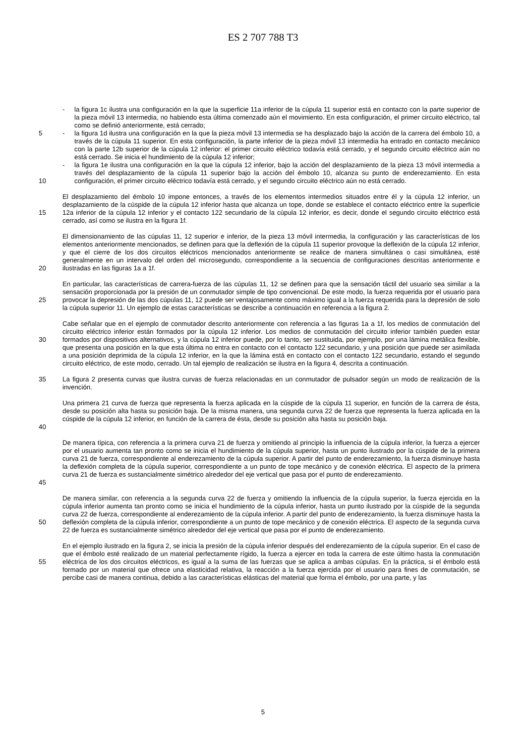ES 2 707 788 T3
- la figura 1c ilustra una configuración en la que la superficie 11a inferior de la cúpula 11 superior está en contacto con la parte superior de la pieza móvil 13 intermedia, no habiendo esta última comenzado aún el movimiento. En esta configuración, el primer circuito eléctrico, tal como se definió anteriormente, está cerrado;
- la figura 1d ilustra una configuración en la que la pieza móvil 13 intermedia se ha desplazado bajo la acción de la carrera del émbolo 10, a través de la cúpula 11 superior. En esta configuración, la parte inferior de la pieza móvil 13 intermedia ha entrado en contacto mecánico con la parte 12b superior de la cúpula 12 inferior: el primer circuito eléctrico todavía está cerrado, y el segundo circuito eléctrico aún no está cerrado. Se inicia el hundimiento de la cúpula 12 inferior;
- la figura 1e ilustra una configuración en la que la cúpula 12 inferior, bajo la acción del desplazamiento de la pieza 13 móvil intermedia a través del desplazamiento de la cúpula 11 superior bajo la acción del émbolo 10, alcanza su punto de enderezamiento. En esta configuración, el primer circuito eléctrico todavía está cerrado, y el segundo circuito eléctrico aún no está cerrado.
5
10
15 El desplazamiento del émbolo 10 impone entonces, a través de los elementos intermedios situados entre él y la cúpula 12 inferior, un desplazamiento de la cúspide de la cúpula 12 inferior hasta que alcanza un tope, donde se establece el contacto eléctrico entre la superficie 12a inferior de la cúpula 12 inferior y el contacto 122 secundario de la cúpula 12 inferior, es decir, donde el segundo circuito eléctrico está cerrado, así como se ilustra en la figura 1f.
20 El dimensionamiento de las cúpulas 11, 12 superior e inferior, de la pieza 13 móvil intermedia, la configuración y las características de los elementos anteriormente mencionados, se definen para que la deflexión de la cúpula 11 superior provoque la deflexión de la cúpula 12 inferior, y que el cierre de los dos circuitos eléctricos mencionados anteriormente se realice de manera simultánea o casi simultánea, esté generalmente en un intervalo del orden del microsegundo, correspondiente a la secuencia de configuraciones descritas anteriormente e ilustradas en las figuras 1a a 1f.
25 En particular, las características de carrera-fuerza de las cúpulas 11, 12 se definen para que la sensación táctil del usuario sea similar a la sensación proporcionada por la presión de un conmutador simple de tipo convencional. De este modo, la fuerza requerida por el usuario para provocar la depresión de las dos cúpulas 11, 12 puede ser ventajosamente como máximo igual a la fuerza requerida para la depresión de solo la cúpula superior 11. Un ejemplo de estas características se describe a continuación en referencia a la figura 2.
30 Cabe señalar que en el ejemplo de conmutador descrito anteriormente con referencia a las figuras 1a a 1f, los medios de conmutación del circuito eléctrico inferior están formados por la cúpula 12 inferior. Los medios de conmutación del circuito inferior también pueden estar formados por dispositivos alternativos, y la cúpula 12 inferior puede, por lo tanto, ser sustituida, por ejemplo, por una lámina metálica flexible, que presenta una posición en la que esta última no entra en contacto con el contacto 122 secundario, y una posición que puede ser asimilada a una posición deprimida de la cúpula 12 inferior, en la que la lámina está en contacto con el contacto 122 secundario, estando el segundo circuito eléctrico, de este modo, cerrado. Un tal ejemplo de realización se ilustra en la figura 4, descrita a continuación.
35 La figura 2 presenta curvas que ilustra curvas de fuerza relacionadas en un conmutador de pulsador según un modo de realización de la invención.
40 Una primera 21 curva de fuerza que representa la fuerza aplicada en la cúspide de la cúpula 11 superior, en función de la carrera de ésta, desde su posición alta hasta su posición baja. De la misma manera, una segunda curva 22 de fuerza que representa la fuerza aplicada en la cúspide de la cúpula 12 inferior, en función de la carrera de ésta, desde su posición alta hasta su posición baja.
45 De manera típica, con referencia a la primera curva 21 de fuerza y omitiendo al principio la influencia de la cúpula inferior, la fuerza a ejercer por el usuario aumenta tan pronto como se inicia el hundimiento de la cúpula superior, hasta un punto ilustrado por la cúspide de la primera curva 21 de fuerza, correspondiente al enderezamiento de la cúpula superior. A partir del punto de enderezamiento, la fuerza disminuye hasta la deflexión completa de la cúpula superior, correspondiente a un punto de tope mecánico y de conexión eléctrica. El aspecto de la primera curva 21 de fuerza es sustancialmente simétrico alrededor del eje vertical que pasa por el punto de enderezamiento.
50 De manera similar, con referencia a la segunda curva 22 de fuerza y omitiendo la influencia de la cúpula superior, la fuerza ejercida en la cúpula inferior aumenta tan pronto como se inicia el hundimiento de la cúpula inferior, hasta un punto ilustrado por la cúspide de la segunda curva 22 de fuerza, correspondiente al enderezamiento de la cúpula inferior. A partir del punto de enderezamiento, la fuerza disminuye hasta la deflexión completa de la cúpula inferior, correspondiente a un punto de tope mecánico y de conexión eléctrica. El aspecto de la segunda curva 22 de fuerza es sustancialmente simétrico alrededor del eje vertical que pasa por el punto de enderezamiento.
55 En el ejemplo ilustrado en la figura 2, se inicia la presión de la cúpula inferior después del enderezamiento de la cúpula superior. En el caso de que el émbolo esté realizado de un material perfectamente rígido, la fuerza a ejercer en toda la carrera de este último hasta la conmutación eléctrica de los dos circuitos eléctricos, es igual a la suma de las fuerzas que se aplica a ambas cúpulas. En la práctica, si el émbolo está formado por un material que ofrece una elasticidad relativa, la reacción a la fuerza ejercida por el usuario para fines de conmutación, se percibe casi de manera continua, debido a las características elásticas del material que forma el émbolo, por una parte, y las
5